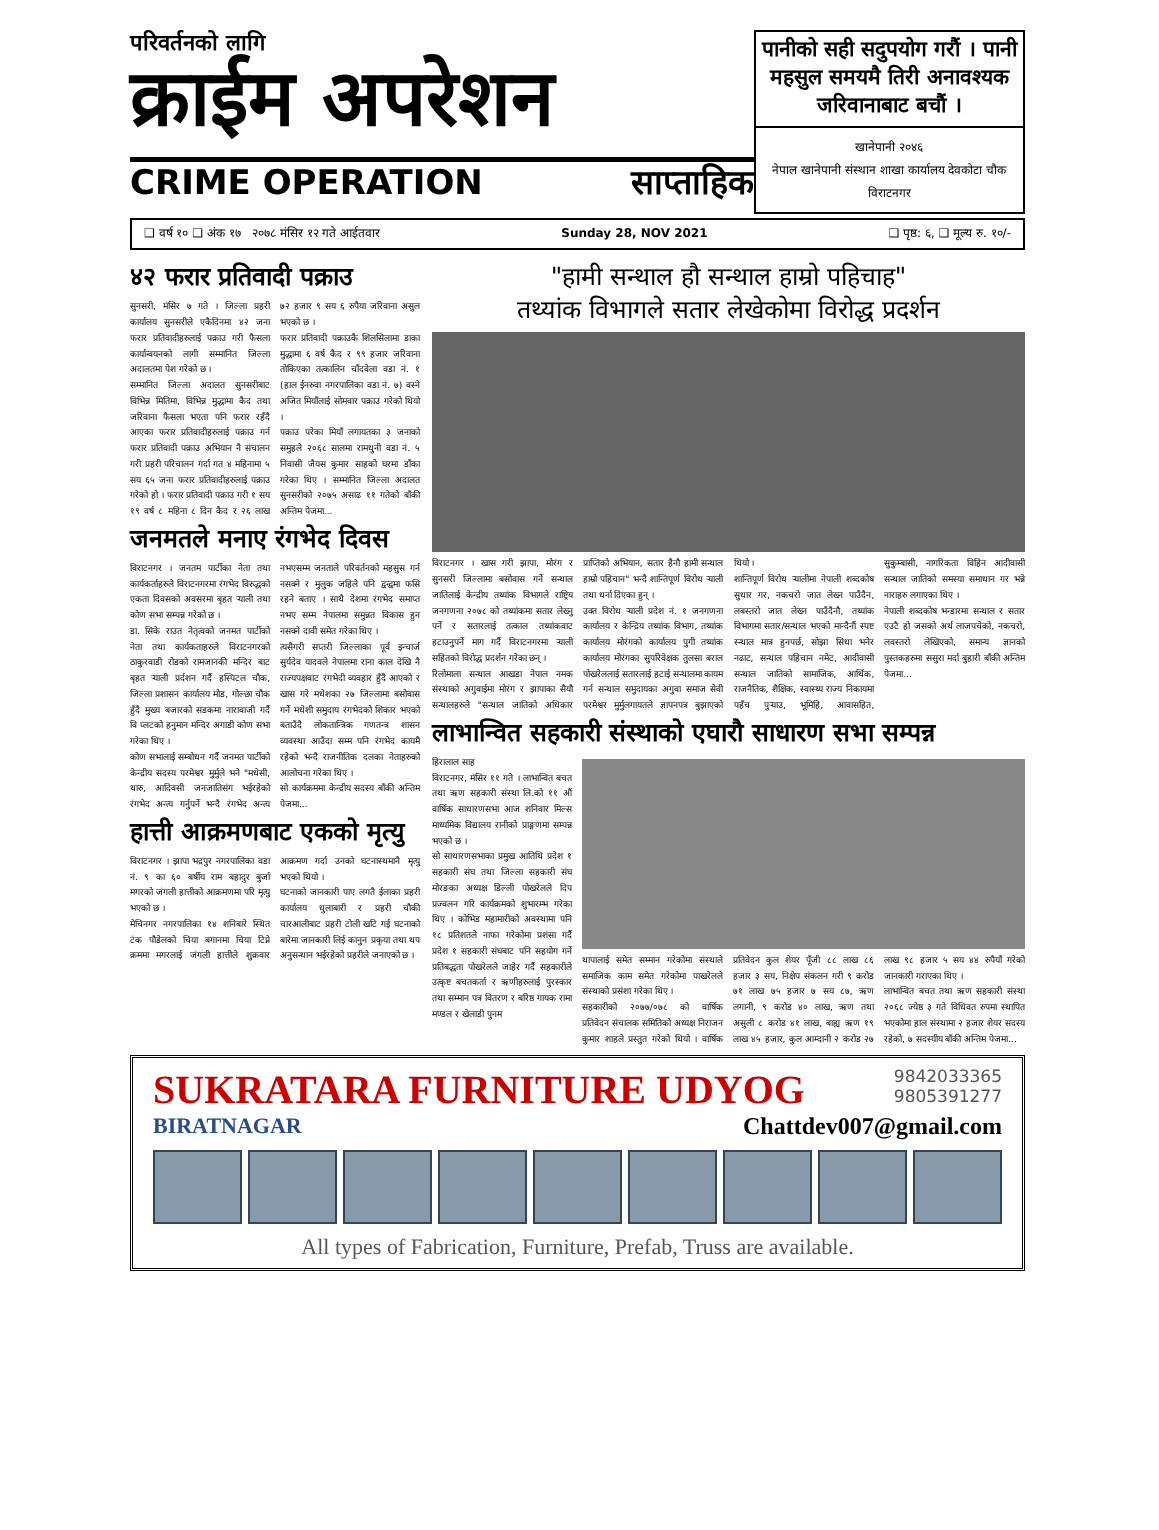परिवर्तनको लागि
क्राईम अपरेशन
CRIME OPERATION साप्ताहिक
पानीको सही सदुपयोग गरौं । पानी महसुल समयमै तिरी अनावश्यक जरिवानाबाट बचौं ।
खानेपानी २०४६
नेपाल खानेपानी संस्थान शाखा कार्यालय देवकोटा चौक विराटनगर
❑ वर्ष १० ❑ अंक १७ २०७८ मंसिर १२ गते आईतवार Sunday 28, NOV 2021 ❑ पृष्ठ: ६, ❑ मूल्य रु. १०/-
४२ फरार प्रतिवादी पक्राउ
सुनसरी, मंसिर ७ गते । जिल्ला प्रहरी कार्यालय सुनसरीले एकैदिनमा ४२ जना फरार प्रतिवादीहरुलाई पक्राउ गरी फैसला कार्यान्वयनको लागी सम्मानित जिल्ला अदालतमा पेश गरेको छ ।
सम्मानित जिल्ला अदालत सुनसरीबाट विभिन्न मितिमा, विभिन्न मुद्धामा कैद तथा जरिवाना फैसला भएता पनि फरार रहँदै आएका फरार प्रतिवादीहरुलाई पक्राउ गर्न फरार प्रतिवादी पक्राउ अभियान नै संचालन गरी प्रहरी परिचालन गर्दा गत ४ महिनामा ५ सय ६५ जना फरार प्रतिवादीहरुलाई पक्राउ गरेको हो । फरार प्रतिवादी पक्राउ गरी १ सय १९ वर्ष ८ महिना ८ दिन कैद र २६ लाख ७२ हजार ९ सय ६ रुपैया जरिवाना असुल भएको छ ।
फरार प्रतिवादी पक्राउकै शिलसिलामा डाका मुद्धामा ६ वर्ष कैद र ९९ हजार जरिवाना तोकिएका तत्कालिन चाँदवेला वडा नं. १ (हाल ईनरुवा नगरपालिका वडा नं. ७) वस्ने अजित मियाँलाई सोमवार पक्राउ गरेको थियो ।
पक्राउ परेका मियाँ लगायतका ३ जनाको समुहले २०६८ सालमा रामधुनी वडा नं. ५ निवासी जैयस कुमार साहको घरमा डाँका गरेका थिए । सम्मानित जिल्ला अदालत सुनसरीको २०७५ असाढ ११ गतेको बाँकी अन्तिम पेजमा...
जनमतले मनाए रंगभेद दिवस
विराटनगर । जनतम पार्टीका नेता तथा कार्यकर्ताहरुले विराटनगरमा रंगभेद विरुद्धको एकता दिवसको अवसरमा बृहत र्‍याली तथा कोण सभा सम्पन्न गरेको छ ।
डा. सिके राउत नेतृत्वको जनमत पार्टीको नेता तथा कार्यकताहरुले विराटनगरको ठाकुरवाडी रोडको रामजानकी मन्दिर बाट बृहत र्‍याली प्रर्दशन गर्दै हस्पिटल चौक, जिल्ला प्रशासन कार्यालय मोड, गोल्छा चौक हुँदै मुख्य बजारको सडकमा नारावाजी गर्दै वि प्लटको हनुमान मन्दिर अगाडी कोण सभा गरेका थिए ।
कोण सभालाई सम्बोधन गर्दै जनमत पार्टीको केन्द्रीय सदस्य परमेश्वर मुर्मुले भने "मधेसी, थारु, आदिवसी जनजातिसंग भईरहेको रंगभेद अन्त्य गर्नुपर्ने भन्दै रंगभेद अन्त्य नभएसम्म जनताले परिवर्तनको महसुस गर्न नसक्ने र मुलुक जहिले पनि द्वन्द्वमा फसि रहने बताए । साथै देशमा रंगभेद समाप्त नभए सम्म नेपालमा समुन्नत विकास हुन नसक्ने दावी समेत गरेका थिए ।
त्यसैगरी सप्तरी जिल्लाका पूर्व इन्चार्ज सुर्यदेव यादवले नेपालमा राना काल देखि नै राज्यपक्षवाट रंगभेदी व्यवहार हुँदै आएको र खास गरे मधेशका २७ जिल्लामा बसोवास गर्ने मधेशी समुदाय रंगभेदको शिकार भएको बताउँदै लोकतान्त्रिक गणतन्त्र शासन व्यवस्था आउँदा सम्म पनि रंगभेद कायमै रहेको भन्दै राजनीतिक दलका नेताहरुको आलोचना गरेका थिए ।
सो कार्यक्रममा केन्द्रीय सदस्य बाँकी अन्तिम पेजमा...
हात्ती आक्रमणबाट एकको मृत्यु
विराटनगर । झापा भद्रपुर नगरपालिका वडा नं. ९ का ६० बर्षीय राम बहादुर बुर्जा मगरको जंगली हात्तीको आक्रमणमा परि मृत्यु भएको छ ।
मेचिनगर नगरपालिका १४ शनिबारे स्थित टंक पौडेलको चिया बगानमा चिया टिप्ने क्रममा मगरलाई जंगली हात्तीले शुक्रवार आक्रमण गर्दा उनको घटनास्थमानै मृत्यु भएको थियो ।
घटनाको जानकारी पाए लगतै ईलाका प्रहरी कार्यालय धुलाबारी र प्रहरी चौकी चारआलीबाट प्रहरी टोली खटि गई घटनाको बारेमा जानकारी लिई कानुन प्रकृया तथा थप अनुसन्धान भईरहेको प्रहरीले जनाएको छ ।
"हामी सन्थाल हौ सन्थाल हाम्रो पहिचाह"
तथ्यांक विभागले सतार लेखेकोमा विरोद्ध प्रदर्शन
विराटनगर । खास गरी झापा, मोरंग र सुनसरी जिल्लामा बसोवास गर्ने सन्थाल जातिलाई केन्द्रीय तथ्यांक विभागले राष्ट्रिय जनगणना २०७८ को तथ्यांकमा सतार लेख्नु पर्ने र सतारलाई तत्काल तथ्यांकवाट हटाउनुपर्ने माग गर्दै विराटनगरमा र्‍याली सहितको विरोद्ध प्रदर्शन गरेका छन् ।
रिलोमाला सन्थाल आखडा नेपाल नमक संस्थाको अगुवाईमा मोरंग र झापाका सैयौ सन्थालहरुले "सन्थाल जातिको अधिकार प्राप्तिको अभियान, सतार हैनौ हामी सन्थाल हाम्रो पहिचान" भन्दै शान्तिपूर्ण विरोध र्‍याली तथा धर्ना दिएका हुन् ।
उक्त विरोध र्‍याली प्रदेश नं. १ जनगणना कार्यालय र केन्द्रिय तथ्यांक विभाग, तथ्यांक कार्यालय मोरंगको कार्यालय पुगी तथ्यांक कार्यालय मोरंगका सुपरिवेक्षक तुलसा बराल पोखरेललाई सतारलाई हटाई सन्थालमा कायम गर्न सन्थाल समुदायका अगुवा समाज सेवी परमेश्वर मुर्मुलगायतले ज्ञापनपत्र बुझाएको थियो ।
शान्तिपूर्ण विरोध र्‍यालीमा नेपाली शब्दकोष सुधार गर, नकचरो जात लेख्न पाउँदैन, लबस्तरो जात लेख्न पाउँदैनौ, तथ्यांक विभागमा सतार/सन्थाल भएको मान्दैनौं स्पष्ट स्न्थाल मात्र हुनपर्छ, सोझा सिधा भनेर नढाट, सन्थाल पहिचान नमेट, आदीवासी सन्थाल जातिको सामाजिक, आर्थिक, राजनैतिक, शैक्षिक, स्वास्थ्य राज्य निकायमा पहँच पुऱ्याउ, भूमिहि, आवासहित, सुकुम्बासी, नागरिकता विहिन आदीवासी सन्थाल जातिको समस्या समाधान गर भन्ने नाराहरु लगाएका थिए ।
नेपाली शब्दकोष भन्डारमा सन्थाल र सतार एउटै हो जसको अर्थ लाजपचेको, नकचरो, लवस्तरो लेखिएको, समान्य ज्ञानको पुस्तकहरुमा ससुरा मर्दा बुहारी बाँकी अन्तिम पेजमा...
लाभान्वित सहकारी संस्थाको एघारौ साधारण सभा सम्पन्न
हिरालाल साह
विराटनगर, मंसिर ११ गते । लाभान्वित बचत तथा ऋण सहकारी संस्था लि.को ११ औं वार्षिक साधारणसभा आज शनिवार मिल्स माध्यमिक विद्यालय रानीको प्राङ्गणमा सम्पन्न भएको छ ।
सो साधारणसभाका प्रमुख आतिथि प्रदेश १ सहकारी संघ तथा जिल्ला सहकारी संघ मोरङका अध्यक्ष डिल्ली पोखरेलले दिप प्रज्वलन गरि कार्यक्रमको शुभारम्भ गरेका थिए । कोभिड महामारीको अवस्थामा पनि १८ प्रतिशतले नाफा गरेकोमा प्रशंसा गर्दै प्रदेश १ सहकारी संघबाट पनि सहयोग गर्ने प्रतिबद्धता पोखरेलले जाहेर गर्दै सहकारीले उत्कृष्ट बचतकर्ता र ऋणीहरुलाई पुरस्कार तथा सम्मान पत्र वितरण र बरिष्ठ गायक रामा मण्डल र खेलाडी पुनम
थापालाई समेत सम्मान गरेकोमा संस्थाले समाजिक काम समेत गरेकोमा पाखरेलले संस्थाको प्रसंशा गरेका थिए ।
सहकारीको २०७७/०७८ को वार्षिक प्रतिवेदन संचालक समितिको अध्यक्ष निराजन कुमार शाहले प्रस्तुत गरेको थियो । वार्षिक प्रतिवेदन कुल शेयर पूँजी ८८ लाख ८६ हजार ३ सय, निक्षेप संकलन गरी ९ करोड ७१ लाख ७५ हजार ७ सय ८७, ऋण लगानी, ९ करोड ४० लाख, ऋण तथा असुली ८ करोड ४१ लाख, बाह्य ऋण १९ लाख ४५ हजार, कुल आम्दानी २ करोड २७ लाख ९८ हजार ५ सय ४४ रुपैयाँ गरेको जानकारी गराएका थिए ।
लाभान्वित बचत तथा ऋण सहकारी संस्था २०६८ ज्येष्ठ ३ गते विधिवत रुपमा स्थापित भएकोमा हाल संस्थामा २ हजार शेयर सदस्य रहेको, ७ सदस्यीय बाँकी अन्तिम पेजमा...
SUKRATARA FURNITURE UDYOG 9842033365
9805391277
BIRATNAGAR Chattdev007@gmail.com
All types of Fabrication, Furniture, Prefab, Truss are available.